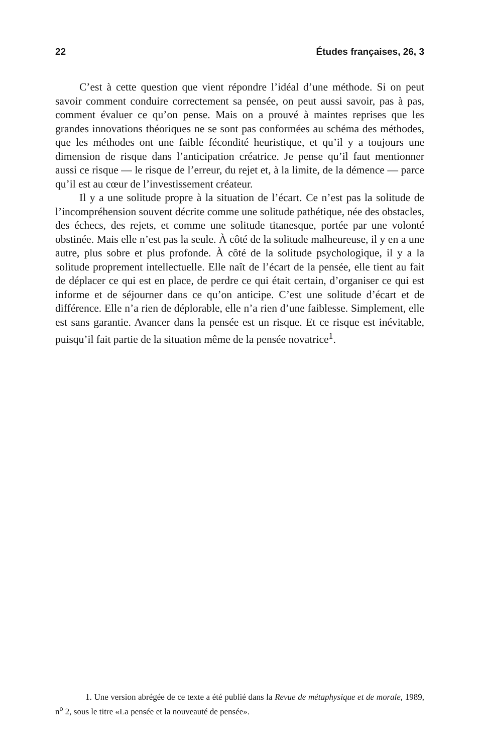22 Études françaises, 26, 3
C’est à cette question que vient répondre l’idéal d’une méthode. Si on peut savoir comment conduire correctement sa pensée, on peut aussi savoir, pas à pas, comment évaluer ce qu’on pense. Mais on a prouvé à maintes reprises que les grandes innovations théoriques ne se sont pas conformées au schéma des méthodes, que les méthodes ont une faible fécondité heuristique, et qu’il y a toujours une dimension de risque dans l’anticipation créatrice. Je pense qu’il faut mentionner aussi ce risque — le risque de l’erreur, du rejet et, à la limite, de la démence — parce qu’il est au cœur de l’investissement créateur.
Il y a une solitude propre à la situation de l’écart. Ce n’est pas la solitude de l’incompréhension souvent décrite comme une solitude pathétique, née des obstacles, des échecs, des rejets, et comme une solitude titanesque, portée par une volonté obstinée. Mais elle n’est pas la seule. À côté de la solitude malheureuse, il y en a une autre, plus sobre et plus profonde. À côté de la solitude psychologique, il y a la solitude proprement intellectuelle. Elle naît de l’écart de la pensée, elle tient au fait de déplacer ce qui est en place, de perdre ce qui était certain, d’organiser ce qui est informe et de séjourner dans ce qu’on anticipe. C’est une solitude d’écart et de différence. Elle n’a rien de déplorable, elle n’a rien d’une faiblesse. Simplement, elle est sans garantie. Avancer dans la pensée est un risque. Et ce risque est inévitable, puisqu’il fait partie de la situation même de la pensée novatrice<sup>1</sup>.
1. Une version abrégée de ce texte a été publié dans la Revue de métaphysique et de morale, 1989, n<sup>o</sup> 2, sous le titre «La pensée et la nouveauté de pensée».